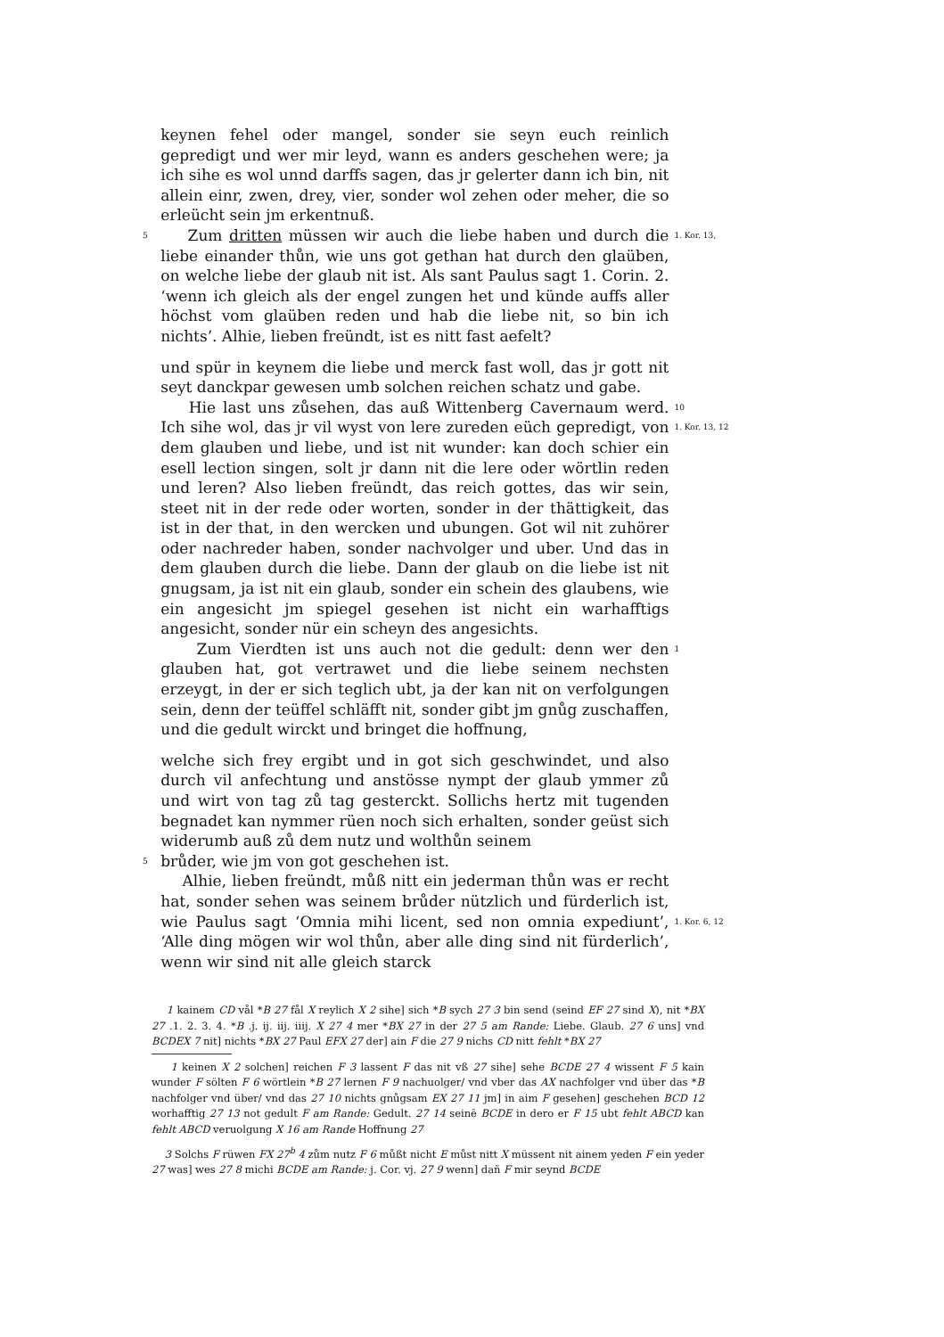keynen fehel oder mangel, sonder sie seyn euch reinlich gepredigt und wer mir leyd, wann es anders geschehen were; ja ich sihe es wol unnd darffs sagen, das jr gelerter dann ich bin, nit allein einr, zwen, drey, vier, sonder wol zehen oder meher, die so erleücht sein jm erkentnuß.
5 Zum dritten müssen wir auch die liebe haben und durch die liebe einander thůn, wie uns got gethan hat durch den glaüben, on welche liebe der glaub nit ist. Als sant Paulus sagt 1. Corin. 2. ‘wenn ich gleich als der engel zungen het und künde auffs aller höchst vom glaüben reden und hab die liebe nit, so bin ich nichts’. Alhie, lieben freündt, ist es nitt fast aefelt? 1. Kor. 13,
und spür in keynem die liebe und merck fast woll, das jr gott nit seyt danckpar gewesen umb solchen reichen schatz und gabe.
Hie last uns zůsehen, das auß Wittenberg Cavernaum werd. Ich sihe wol, das jr vil wyst von lere zureden eüch gepredigt, von dem glauben und liebe, und ist nit wunder: kan doch schier ein esell lection singen, solt jr dann nit die lere oder wörtlin reden und leren? Also lieben freündt, das reich gottes, das wir sein, steet nit in der rede oder worten, sonder in der thättigkeit, das ist in der that, in den wercken und ubungen. Got wil nit zuhörer oder nachreder haben, sonder nachvolger und uber. Und das in dem glauben durch die liebe. Dann der glaub on die liebe ist nit gnugsam, ja ist nit ein glaub, sonder ein schein des glaubens, wie ein angesicht jm spiegel gesehen ist nicht ein warhafftigs angesicht, sonder nür ein scheyn des angesichts. 10
1. Kor. 13, 12
Zum Vierdten ist uns auch not die gedult: denn wer den glauben hat, got vertrawet und die liebe seinem nechsten erzeygt, in der er sich teglich ubt, ja der kan nit on verfolgungen sein, denn der teüffel schläfft nit, sonder gibt jm gnůg zuschaffen, und die gedult wirckt und bringet die hoffnung, 1
welche sich frey ergibt und in got sich geschwindet, und also durch vil anfechtung und anstösse nympt der glaub ymmer zů und wirt von tag zů tag gesterckt. Sollichs hertz mit tugenden begnadet kan nymmer rüen noch sich erhalten, sonder geüst sich widerumb auß zů dem nutz und wolthůn seinem
5 brůder, wie jm von got geschehen ist.
Alhie, lieben freündt, můß nitt ein jederman thůn was er recht hat, sonder sehen was seinem brůder nützlich und fürderlich ist, wie Paulus sagt ‘Omnia mihi licent, sed non omnia expediunt’, ‘Alle ding mögen wir wol thůn, aber alle ding sind nit fürderlich’, wenn wir sind nit alle gleich starck
1. Kor. 6, 12
1 kainem CD vål *B 27 fål X reylich X 2 sihe] sich *B sych 27 3 bin send (seind EF 27 sind X), nit *BX 27 .1. 2. 3. 4. *B .j. ij. iij. iiij. X 27 4 mer *BX 27 in der 27 5 am Rande: Liebe. Glaub. 27 6 uns] vnd BCDEX 7 nit] nichts *BX 27 Paul EFX 27 der] ain F die 27 9 nichs CD nitt fehlt *BX 27
1 keinen X 2 solchen] reichen F 3 lassent F das nit vß 27 sihe] sehe BCDE 27 4 wissent F 5 kain wunder F sölten F 6 wörtlein *B 27 lernen F 9 nachuolger/ vnd vber das AX nachfolger vnd über das *B nachfolger vnd über/ vnd das 27 10 nichts gnůgsam EX 27 11 jm] in aim F gesehen] geschehen BCD 12 worhafftig 27 13 not gedult F am Rande: Gedult. 27 14 seinē BCDE in dero er F 15 ubt fehlt ABCD kan fehlt ABCD veruolgung X 16 am Rande Hoffnung 27
3 Solchs F rüwen FX 27<sup>b</sup> 4 zům nutz F 6 můßt nicht E můst nitt X müssent nit ainem yeden F ein yeder 27 was] wes 27 8 michi BCDE am Rande: j. Cor. vj. 27 9 wenn] dañ F mir seynd BCDE